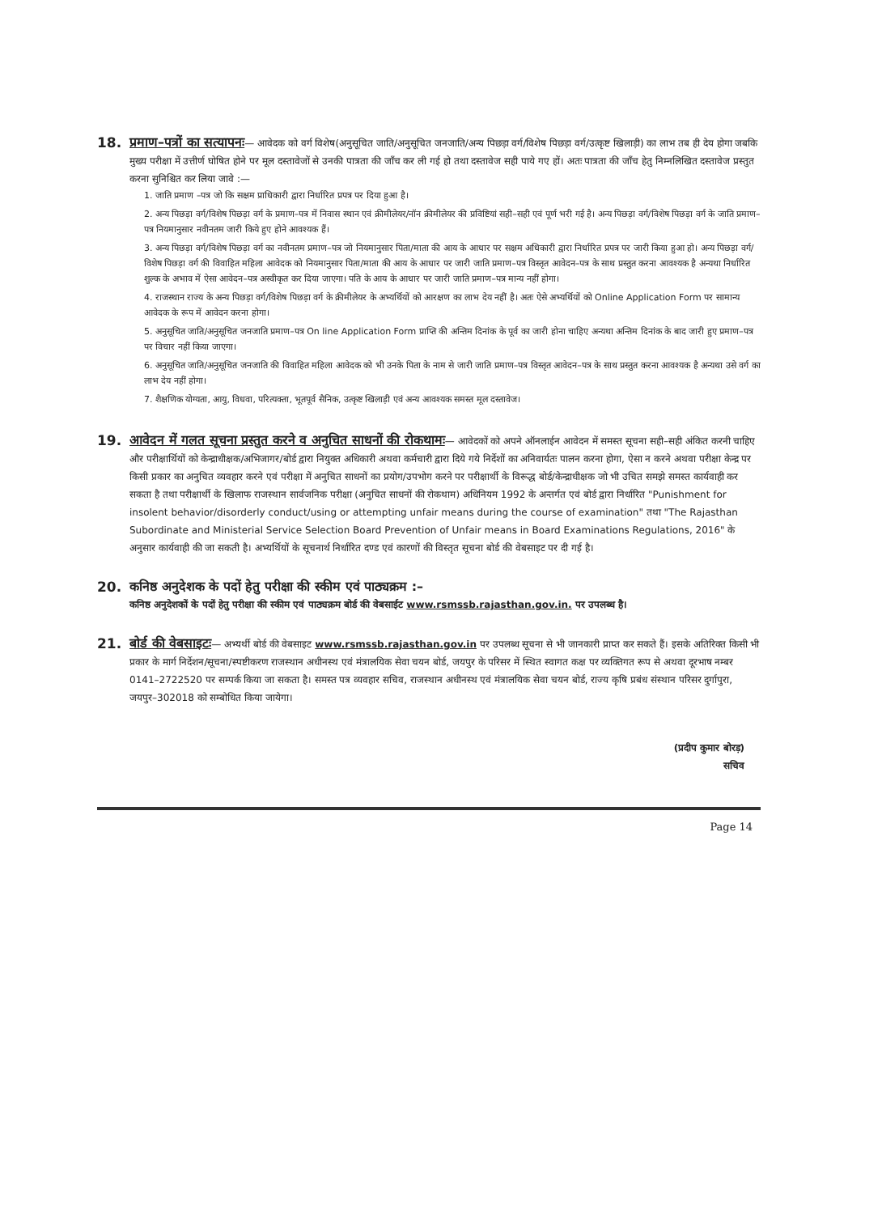18. प्रमाण–पत्रों का सत्यापनः— आवेदक को वर्ग विशेष(अनुसूचित जाति/अनुसूचित जनजाति/अन्य पिछड़ा वर्ग/विशेष पिछड़ा वर्ग/उत्कृष्ट खिलाड़ी) का लाभ तब ही देय होगा जबकि मुख्य परीक्षा में उत्तीर्ण घोषित होने पर मूल दस्तावेजों से उनकी पात्रता की जाँच कर ली गई हो तथा दस्तावेज सही पाये गए हों। अतः पात्रता की जाँच हेतु निम्नलिखित दस्तावेज प्रस्तुत करना सुनिश्चित कर लिया जावे :—
1. जाति प्रमाण –पत्र जो कि सक्षम प्राधिकारी द्वारा निर्धारित प्रपत्र पर दिया हुआ है।
2. अन्य पिछड़ा वर्ग/विशेष पिछड़ा वर्ग के प्रमाण–पत्र में निवास स्थान एवं क्रीमीलेयर/नॉन क्रीमीलेयर की प्रविष्टियां सही–सही एवं पूर्ण भरी गई है। अन्य पिछड़ा वर्ग/विशेष पिछड़ा वर्ग के जाति प्रमाण–पत्र नियमानुसार नवीनतम जारी किये हुए होने आवश्यक हैं।
3. अन्य पिछड़ा वर्ग/विशेष पिछड़ा वर्ग का नवीनतम प्रमाण–पत्र जो नियमानुसार पिता/माता की आय के आधार पर सक्षम अधिकारी द्वारा निर्धारित प्रपत्र पर जारी किया हुआ हो। अन्य पिछड़ा वर्ग/विशेष पिछड़ा वर्ग की विवाहित महिला आवेदक को नियमानुसार पिता/माता की आय के आधार पर जारी जाति प्रमाण–पत्र विस्तृत आवेदन–पत्र के साथ प्रस्तुत करना आवश्यक है अन्यथा निर्धारित शुल्क के अभाव में ऐसा आवेदन–पत्र अस्वीकृत कर दिया जाएगा। पति के आय के आधार पर जारी जाति प्रमाण–पत्र मान्य नहीं होगा।
4. राजस्थान राज्य के अन्य पिछड़ा वर्ग/विशेष पिछड़ा वर्ग के क्रीमीलेयर के अभ्यर्थियों को आरक्षण का लाभ देय नहीं है। अतः ऐसे अभ्यर्थियों को Online Application Form पर सामान्य आवेदक के रूप में आवेदन करना होगा।
5. अनुसूचित जाति/अनुसूचित जनजाति प्रमाण–पत्र On line Application Form प्राप्ति की अन्तिम दिनांक के पूर्व का जारी होना चाहिए अन्यथा अन्तिम दिनांक के बाद जारी हुए प्रमाण–पत्र पर विचार नहीं किया जाएगा।
6. अनुसूचित जाति/अनुसूचित जनजाति की विवाहित महिला आवेदक को भी उनके पिता के नाम से जारी जाति प्रमाण–पत्र विस्तृत आवेदन–पत्र के साथ प्रस्तुत करना आवश्यक है अन्यथा उसे वर्ग का लाभ देय नहीं होगा।
7. शैक्षणिक योग्यता, आयु, विधवा, परित्यक्ता, भूतपूर्व सैनिक, उत्कृष्ट खिलाड़ी एवं अन्य आवश्यक समस्त मूल दस्तावेज।
19. आवेदन में गलत सूचना प्रस्तुत करने व अनुचित साधनों की रोकथामः— आवेदकों को अपने ऑनलाईन आवेदन में समस्त सूचना सही–सही अंकित करनी चाहिए और परीक्षार्थियों को केन्द्राधीक्षक/अभिजागर/बोर्ड द्वारा नियुक्त अधिकारी अथवा कर्मचारी द्वारा दिये गये निर्देशों का अनिवार्यतः पालन करना होगा, ऐसा न करने अथवा परीक्षा केन्द्र पर किसी प्रकार का अनुचित व्यवहार करने एवं परीक्षा में अनुचित साधनों का प्रयोग/उपभोग करने पर परीक्षार्थी के विरूद्ध बोर्ड/केन्द्राधीक्षक जो भी उचित समझे समस्त कार्यवाही कर सकता है तथा परीक्षार्थी के खिलाफ राजस्थान सार्वजनिक परीक्षा (अनुचित साधनों की रोकथाम) अधिनियम 1992 के अन्तर्गत एवं बोर्ड द्वारा निर्धारित "Punishment for insolent behavior/disorderly conduct/using or attempting unfair means during the course of examination" तथा "The Rajasthan Subordinate and Ministerial Service Selection Board Prevention of Unfair means in Board Examinations Regulations, 2016" के अनुसार कार्यवाही की जा सकती है। अभ्यर्थियों के सूचनार्थ निर्धारित दण्ड एवं कारणों की विस्तृत सूचना बोर्ड की वेबसाइट पर दी गई है।
20. कनिष्ठ अनुदेशक के पदों हेतु परीक्षा की स्कीम एवं पाठ्यक्रम :–
कनिष्ठ अनुदेशकों के पदों हेतु परीक्षा की स्कीम एवं पाठ्यक्रम बोर्ड की वेबसाईट www.rsmssb.rajasthan.gov.in. पर उपलब्ध है।
21. बोर्ड की वेबसाइटः— अभ्यर्थी बोर्ड की वेबसाइट www.rsmssb.rajasthan.gov.in पर उपलब्ध सूचना से भी जानकारी प्राप्त कर सकते हैं। इसके अतिरिक्त किसी भी प्रकार के मार्ग निर्देशन/सूचना/स्पष्टीकरण राजस्थान अधीनस्थ एवं मंत्रालयिक सेवा चयन बोर्ड, जयपुर के परिसर में स्थित स्वागत कक्ष पर व्यक्तिगत रूप से अथवा दूरभाष नम्बर 0141–2722520 पर सम्पर्क किया जा सकता है। समस्त पत्र व्यवहार सचिव, राजस्थान अधीनस्थ एवं मंत्रालयिक सेवा चयन बोर्ड, राज्य कृषि प्रबंध संस्थान परिसर दुर्गापुरा, जयपुर–302018 को सम्बोधित किया जायेगा।
(प्रदीप कुमार बोरड़)
सचिव
Page 14